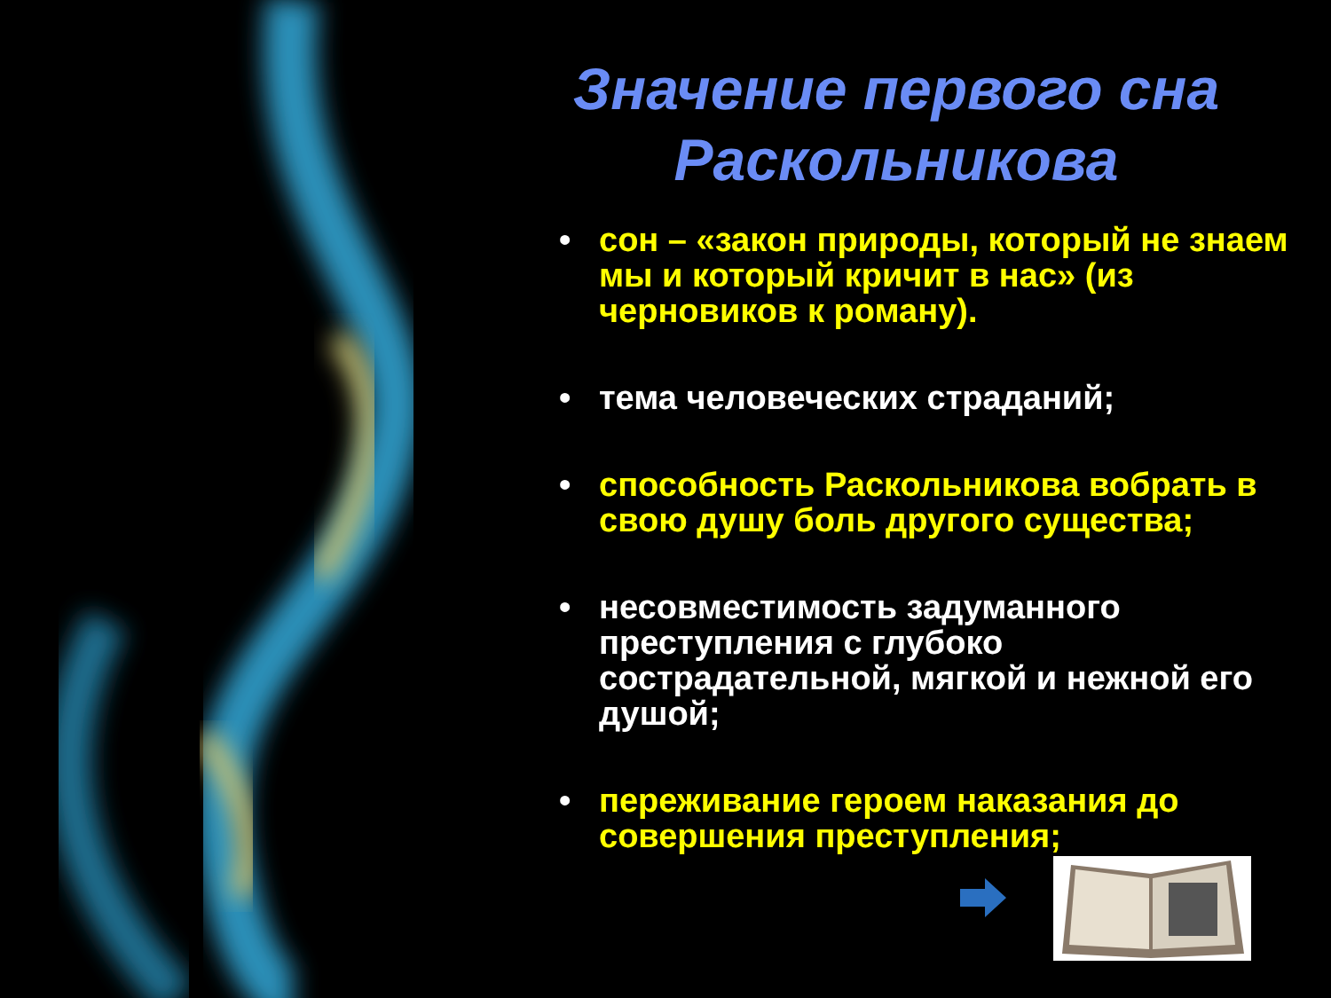Значение первого сна
Раскольникова
• сон – «закон природы, который не знаем мы и который кричит в нас» (из черновиков к роману).
• тема человеческих страданий;
• способность Раскольникова вобрать в свою душу боль другого существа;
• несовместимость задуманного преступления с глубоко сострадательной, мягкой и нежной его душой;
• переживание героем наказания до совершения преступления;